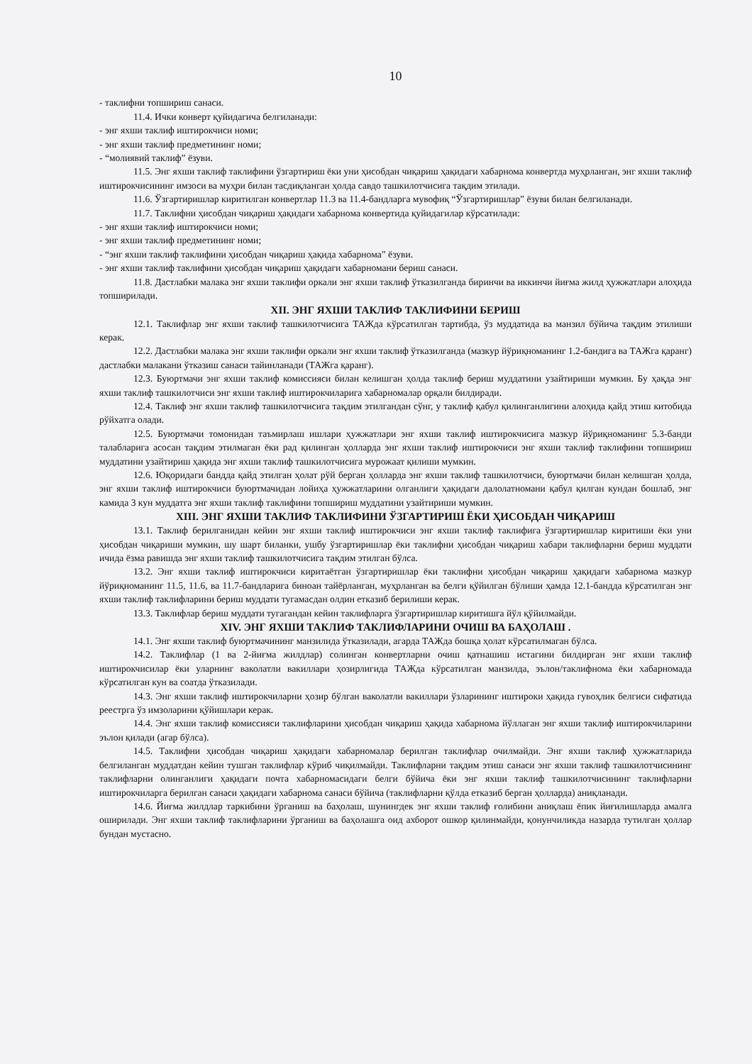10
- таклифни топшириш санаси.
11.4. Ички конверт қуйидагича белгиланади:
- энг яхши таклиф иштирокчиси номи;
- энг яхши таклиф предметининг номи;
- “молиявий таклиф” ёзуви.
11.5. Энг яхши таклиф таклифини ўзгартириш ёки уни ҳисобдан чиқариш ҳақидаги хабарнома конвертда муҳрланган, энг яхши таклиф иштирокчисининг имзоси ва муҳри билан тасдиқланган ҳолда савдо ташкилотчисига тақдим этилади.
11.6. Ўзгартиришлар киритилган конвертлар 11.3 ва 11.4-бандларга мувофиқ “Ўзгартиришлар” ёзуви билан белгиланади.
11.7. Таклифни ҳисобдан чиқариш ҳақидаги хабарнома конвертида қуйидагилар кўрсатилади:
- энг яхши таклиф иштирокчиси номи;
- энг яхши таклиф предметининг номи;
- “энг яхши таклиф таклифини ҳисобдан чиқариш ҳақида хабарнома” ёзуви.
- энг яхши таклиф таклифини ҳисобдан чиқариш ҳақидаги хабарномани бериш санаси.
11.8. Дастлабки малака энг яхши таклифи оркали энг яхши таклиф ўтказилганда биринчи ва иккинчи йиғма жилд ҳужжатлари алоҳида топширилади.
XII. ЭНГ ЯХШИ ТАКЛИФ ТАКЛИФИНИ БЕРИШ
12.1. Таклифлар энг яхши таклиф ташкилотчисига ТАЖда кўрсатилган тартибда, ўз муддатида ва манзил бўйича тақдим этилиши керак.
12.2. Дастлабки малака энг яхши таклифи оркали энг яхши таклиф ўтказилганда (мазкур йўриқноманинг 1.2-бандига ва ТАЖга қаранг) дастлабки малакани ўтказиш санаси тайинланади (ТАЖга қаранг).
12.3. Буюртмачи энг яхши таклиф комиссияси билан келишган ҳолда таклиф бериш муддатини узайтириши мумкин. Бу ҳақда энг яхши таклиф ташкилотчиси энг яхши таклиф иштирокчиларига хабарномалар орқали билдиради.
12.4. Таклиф энг яхши таклиф ташкилотчисига тақдим этилгандан сўнг, у таклиф қабул қилинганлигини алоҳида қайд этиш китобида рўйхатга олади.
12.5. Буюртмачи томонидан таъмирлаш ишлари ҳужжатлари энг яхши таклиф иштирокчисига мазкур йўриқноманинг 5.3-банди талабларига асосан тақдим этилмаган ёки рад қилинган ҳолларда энг яхши таклиф иштирокчиси энг яхши таклиф таклифини топшириш муддатини узайтириш ҳақида энг яхши таклиф ташкилотчисига мурожаат қилиши мумкин.
12.6. Юқоридаги бандда қайд этилган ҳолат рўй берган ҳолларда энг яхши таклиф ташкилотчиси, буюртмачи билан келишган ҳолда, энг яхши таклиф иштирокчиси буюртмачидан лойиҳа ҳужжатларини олганлиги ҳақидаги далолатномани қабул қилган кундан бошлаб, энг камида 3 кун муддатга энг яхши таклиф таклифини топшириш муддатини узайтириши мумкин.
XIII. ЭНГ ЯХШИ ТАКЛИФ ТАКЛИФИНИ ЎЗГАРТИРИШ ЁКИ ҲИСОБДАН ЧИҚАРИШ
13.1. Таклиф берилганидан кейин энг яхши таклиф иштирокчиси энг яхши таклиф таклифига ўзгартиришлар киритиши ёки уни ҳисобдан чиқариши мумкин, шу шарт биланки, ушбу ўзгартиришлар ёки таклифни ҳисобдан чиқариш хабари таклифларни бериш муддати ичида ёзма равишда энг яхши таклиф ташкилотчисига тақдим этилган бўлса.
13.2. Энг яхши таклиф иштирокчиси киритаётган ўзгартиришлар ёки таклифни ҳисобдан чиқариш ҳақидаги хабарнома мазкур йўриқноманинг 11.5, 11.6, ва 11.7-бандларига биноан тайёрланган, муҳрланган ва белги қўйилган бўлиши ҳамда 12.1-бандда кўрсатилган энг яхши таклиф таклифларини бериш муддати тугамасдан олдин етказиб берилиши керак.
13.3. Таклифлар бериш муддати тугагандан кейин таклифларга ўзгартиришлар киритишга йўл қўйилмайди.
XIV. ЭНГ ЯХШИ ТАКЛИФ ТАКЛИФЛАРИНИ ОЧИШ ВА БАҲОЛАШ .
14.1. Энг яхши таклиф буюртмачининг манзилида ўтказилади, агарда ТАЖда бошқа ҳолат кўрсатилмаган бўлса.
14.2. Таклифлар (1 ва 2-йиғма жилдлар) солинган конвертларни очиш қатнашиш истагини билдирган энг яхши таклиф иштирокчисилар ёки уларнинг ваколатли вакиллари ҳозирлигида ТАЖда кўрсатилган манзилда, эълон/таклифнома ёки хабарномада кўрсатилган кун ва соатда ўтказилади.
14.3. Энг яхши таклиф иштирокчиларни ҳозир бўлган ваколатли вакиллари ўзларининг иштироки ҳақида гувоҳлик белгиси сифатида реестрга ўз имзоларини қўйишлари керак.
14.4. Энг яхши таклиф комиссияси таклифларини ҳисобдан чиқариш ҳақида хабарнома йўллаган энг яхши таклиф иштирокчиларини эълон қилади (агар бўлса).
14.5. Таклифни ҳисобдан чиқариш ҳақидаги хабарномалар берилган таклифлар очилмайди. Энг яхши таклиф ҳужжатларида белгиланган муддатдан кейин тушган таклифлар кўриб чиқилмайди. Таклифларни тақдим этиш санаси энг яхши таклиф ташкилотчисининг таклифларни олинганлиги ҳақидаги почта хабарномасидаги белги бўйича ёки энг яхши таклиф ташкилотчисининг таклифларни иштирокчиларга берилган санаси ҳақидаги хабарнома санаси бўйича (таклифларни қўлда етказиб берган ҳолларда) аниқланади.
14.6. Йиғма жилдлар таркибини ўрганиш ва баҳолаш, шунингдек энг яхши таклиф ғолибини аниқлаш ёпик йиғилишларда амалга оширилади. Энг яхши таклиф таклифларини ўрганиш ва баҳолашга оид ахборот ошкор қилинмайди, қонунчиликда назарда тутилган ҳоллар бундан мустасно.